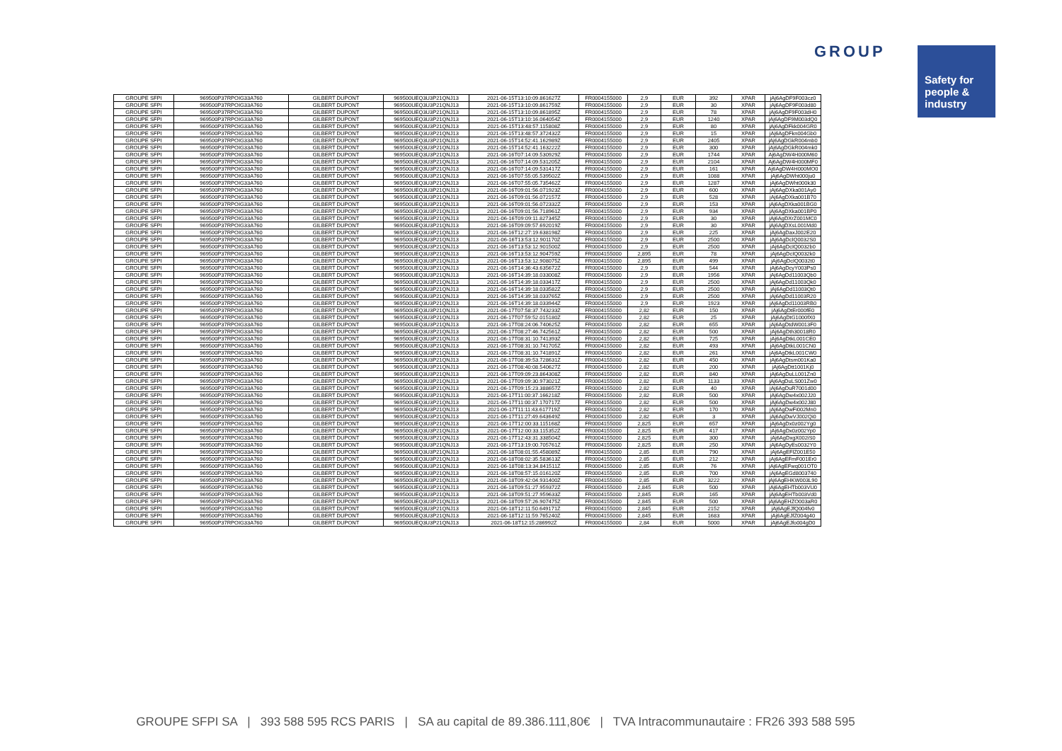GROUP
Safety for people & industry
| GROUPE SFPI | 969500P37RPOIG33A760 | GILBERT DUPONT | 969500UEQ3U3P21QNJ13 | 2021-06-15T13:10:09.861627Z | FR0004155000 | 2,9 | EUR | 392 | XPAR | jAj6AgDF9F003cz0 | |
| GROUPE SFPI | 969500P37RPOIG33A760 | GILBERT DUPONT | 969500UEQ3U3P21QNJ13 | 2021-06-15T13:10:09.861759Z | FR0004155000 | 2,9 | EUR | 30 | XPAR | jAj6AgDF9F003d80 | |
| GROUPE SFPI | 969500P37RPOIG33A760 | GILBERT DUPONT | 969500UEQ3U3P21QNJ13 | 2021-06-15T13:10:09.861895Z | FR0004155000 | 2,9 | EUR | 78 | XPAR | jAj6AgDF9F003dH0 | |
| GROUPE SFPI | 969500P37RPOIG33A760 | GILBERT DUPONT | 969500UEQ3U3P21QNJ13 | 2021-06-15T13:10:16.064054Z | FR0004155000 | 2,9 | EUR | 1240 | XPAR | jAj6AgDF9M003dQ0 | |
| GROUPE SFPI | 969500P37RPOIG33A760 | GILBERT DUPONT | 969500UEQ3U3P21QNJ13 | 2021-06-15T13:48:57.115808Z | FR0004155000 | 2,9 | EUR | 80 | XPAR | jAj6AgDFkk004GR0 | |
| GROUPE SFPI | 969500P37RPOIG33A760 | GILBERT DUPONT | 969500UEQ3U3P21QNJ13 | 2021-06-15T13:48:57.372432Z | FR0004155000 | 2,9 | EUR | 15 | XPAR | jAj6AgDFkn004Gb0 | |
| GROUPE SFPI | 969500P37RPOIG33A760 | GILBERT DUPONT | 969500UEQ3U3P21QNJ13 | 2021-06-15T14:52:41.162989Z | FR0004155000 | 2,9 | EUR | 2405 | XPAR | jAj6AgDGkR004mb0 | |
| GROUPE SFPI | 969500P37RPOIG33A760 | GILBERT DUPONT | 969500UEQ3U3P21QNJ13 | 2021-06-15T14:52:41.163222Z | FR0004155000 | 2,9 | EUR | 300 | XPAR | jAj6AgDGkR004mk0 | |
| GROUPE SFPI | 969500P37RPOIG33A760 | GILBERT DUPONT | 969500UEQ3U3P21QNJ13 | 2021-06-16T07:14:09.530929Z | FR0004155000 | 2,9 | EUR | 1744 | XPAR | Aj6AgDW4H000M60 | |
| GROUPE SFPI | 969500P37RPOIG33A760 | GILBERT DUPONT | 969500UEQ3U3P21QNJ13 | 2021-06-16T07:14:09.531205Z | FR0004155000 | 2,9 | EUR | 2104 | XPAR | Aj6AgDW4H000MF0 | |
| GROUPE SFPI | 969500P37RPOIG33A760 | GILBERT DUPONT | 969500UEQ3U3P21QNJ13 | 2021-06-16T07:14:09.531417Z | FR0004155000 | 2,9 | EUR | 161 | XPAR | Aj6AgDW4H000MO0 | |
| GROUPE SFPI | 969500P37RPOIG33A760 | GILBERT DUPONT | 969500UEQ3U3P21QNJ13 | 2021-06-16T07:55:05.539502Z | FR0004155000 | 2,9 | EUR | 1088 | XPAR | jAj6AgDWht000ju0 | |
| GROUPE SFPI | 969500P37RPOIG33A760 | GILBERT DUPONT | 969500UEQ3U3P21QNJ13 | 2021-06-16T07:55:05.735462Z | FR0004155000 | 2,9 | EUR | 1287 | XPAR | jAj6AgDWht000k30 | |
| GROUPE SFPI | 969500P37RPOIG33A760 | GILBERT DUPONT | 969500UEQ3U3P21QNJ13 | 2021-06-16T09:01:56.071923Z | FR0004155000 | 2,9 | EUR | 600 | XPAR | jAj6AgDXka001Ay0 | |
| GROUPE SFPI | 969500P37RPOIG33A760 | GILBERT DUPONT | 969500UEQ3U3P21QNJ13 | 2021-06-16T09:01:56.072157Z | FR0004155000 | 2,9 | EUR | 528 | XPAR | jAj6AgDXka001B70 | |
| GROUPE SFPI | 969500P37RPOIG33A760 | GILBERT DUPONT | 969500UEQ3U3P21QNJ13 | 2021-06-16T09:01:56.072332Z | FR0004155000 | 2,9 | EUR | 153 | XPAR | jAj6AgDXka001BG0 | |
| GROUPE SFPI | 969500P37RPOIG33A760 | GILBERT DUPONT | 969500UEQ3U3P21QNJ13 | 2021-06-16T09:01:56.718961Z | FR0004155000 | 2,9 | EUR | 934 | XPAR | jAj6AgDXka001BP0 | |
| GROUPE SFPI | 969500P37RPOIG33A760 | GILBERT DUPONT | 969500UEQ3U3P21QNJ13 | 2021-06-16T09:09:11.827345Z | FR0004155000 | 2,9 | EUR | 30 | XPAR | jAj6AgDXrZ001MC0 | |
| GROUPE SFPI | 969500P37RPOIG33A760 | GILBERT DUPONT | 969500UEQ3U3P21QNJ13 | 2021-06-16T09:09:57.692019Z | FR0004155000 | 2,9 | EUR | 30 | XPAR | jAj6AgDXsL001Md0 | |
| GROUPE SFPI | 969500P37RPOIG33A760 | GILBERT DUPONT | 969500UEQ3U3P21QNJ13 | 2021-06-16T12:27:19.638198Z | FR0004155000 | 2,9 | EUR | 225 | XPAR | jAj6AgDaxJ002E20 | |
| GROUPE SFPI | 969500P37RPOIG33A760 | GILBERT DUPONT | 969500UEQ3U3P21QNJ13 | 2021-06-16T13:53:12.901170Z | FR0004155000 | 2,9 | EUR | 2500 | XPAR | jAj6AgDcIQ0032S0 | |
| GROUPE SFPI | 969500P37RPOIG33A760 | GILBERT DUPONT | 969500UEQ3U3P21QNJ13 | 2021-06-16T13:53:12.901500Z | FR0004155000 | 2,9 | EUR | 2500 | XPAR | jAj6AgDcIQ0032b0 | |
| GROUPE SFPI | 969500P37RPOIG33A760 | GILBERT DUPONT | 969500UEQ3U3P21QNJ13 | 2021-06-16T13:53:12.904759Z | FR0004155000 | 2,895 | EUR | 78 | XPAR | jAj6AgDcIQ0032k0 | |
| GROUPE SFPI | 969500P37RPOIG33A760 | GILBERT DUPONT | 969500UEQ3U3P21QNJ13 | 2021-06-16T13:53:12.908075Z | FR0004155000 | 2,895 | EUR | 499 | XPAR | jAj6AgDcIQ0032t0 | |
| GROUPE SFPI | 969500P37RPOIG33A760 | GILBERT DUPONT | 969500UEQ3U3P21QNJ13 | 2021-06-16T14:36:43.635672Z | FR0004155000 | 2,9 | EUR | 544 | XPAR | jAj6AgDcyY003Ps0 | |
| GROUPE SFPI | 969500P37RPOIG33A760 | GILBERT DUPONT | 969500UEQ3U3P21QNJ13 | 2021-06-16T14:39:18.033008Z | FR0004155000 | 2,9 | EUR | 1956 | XPAR | jAj6AgDd11003Qb0 | |
| GROUPE SFPI | 969500P37RPOIG33A760 | GILBERT DUPONT | 969500UEQ3U3P21QNJ13 | 2021-06-16T14:39:18.033417Z | FR0004155000 | 2,9 | EUR | 2500 | XPAR | jAj6AgDd11003Qk0 | |
| GROUPE SFPI | 969500P37RPOIG33A760 | GILBERT DUPONT | 969500UEQ3U3P21QNJ13 | 2021-06-16T14:39:18.033582Z | FR0004155000 | 2,9 | EUR | 2500 | XPAR | jAj6AgDd11003Qt0 | |
| GROUPE SFPI | 969500P37RPOIG33A760 | GILBERT DUPONT | 969500UEQ3U3P21QNJ13 | 2021-06-16T14:39:18.033765Z | FR0004155000 | 2,9 | EUR | 2500 | XPAR | jAj6AgDd11003R20 | |
| GROUPE SFPI | 969500P37RPOIG33A760 | GILBERT DUPONT | 969500UEQ3U3P21QNJ13 | 2021-06-16T14:39:18.033944Z | FR0004155000 | 2,9 | EUR | 1923 | XPAR | jAj6AgDd11003RB0 | |
| GROUPE SFPI | 969500P37RPOIG33A760 | GILBERT DUPONT | 969500UEQ3U3P21QNJ13 | 2021-06-17T07:58:37.743233Z | FR0004155000 | 2,82 | EUR | 150 | XPAR | jAj6AgDtEr000fE0 | |
| GROUPE SFPI | 969500P37RPOIG33A760 | GILBERT DUPONT | 969500UEQ3U3P21QNJ13 | 2021-06-17T07:59:52.015180Z | FR0004155000 | 2,82 | EUR | 25 | XPAR | jAj6AgDtG1000fX0 | |
| GROUPE SFPI | 969500P37RPOIG33A760 | GILBERT DUPONT | 969500UEQ3U3P21QNJ13 | 2021-06-17T08:24:06.740625Z | FR0004155000 | 2,82 | EUR | 655 | XPAR | jAj6AgDtdW0013F0 | |
| GROUPE SFPI | 969500P37RPOIG33A760 | GILBERT DUPONT | 969500UEQ3U3P21QNJ13 | 2021-06-17T08:27:46.742561Z | FR0004155000 | 2,82 | EUR | 500 | XPAR | jAj6AgDth30018R0 | |
| GROUPE SFPI | 969500P37RPOIG33A760 | GILBERT DUPONT | 969500UEQ3U3P21QNJ13 | 2021-06-17T08:31:10.741393Z | FR0004155000 | 2,82 | EUR | 725 | XPAR | jAj6AgDtkL001CE0 | |
| GROUPE SFPI | 969500P37RPOIG33A760 | GILBERT DUPONT | 969500UEQ3U3P21QNJ13 | 2021-06-17T08:31:10.741705Z | FR0004155000 | 2,82 | EUR | 493 | XPAR | jAj6AgDtkL001CN0 | |
| GROUPE SFPI | 969500P37RPOIG33A760 | GILBERT DUPONT | 969500UEQ3U3P21QNJ13 | 2021-06-17T08:31:10.741891Z | FR0004155000 | 2,82 | EUR | 261 | XPAR | jAj6AgDtkL001CW0 | |
| GROUPE SFPI | 969500P37RPOIG33A760 | GILBERT DUPONT | 969500UEQ3U3P21QNJ13 | 2021-06-17T08:39:53.728631Z | FR0004155000 | 2,82 | EUR | 450 | XPAR | jAj6AgDtsm001Ka0 | |
| GROUPE SFPI | 969500P37RPOIG33A760 | GILBERT DUPONT | 969500UEQ3U3P21QNJ13 | 2021-06-17T08:40:08.540627Z | FR0004155000 | 2,82 | EUR | 200 | XPAR | jAj6AgDtt1001Kj0 | |
| GROUPE SFPI | 969500P37RPOIG33A760 | GILBERT DUPONT | 969500UEQ3U3P21QNJ13 | 2021-06-17T09:09:23.864308Z | FR0004155000 | 2,82 | EUR | 840 | XPAR | jAj6AgDuLL001Zn0 | |
| GROUPE SFPI | 969500P37RPOIG33A760 | GILBERT DUPONT | 969500UEQ3U3P21QNJ13 | 2021-06-17T09:09:30.973021Z | FR0004155000 | 2,82 | EUR | 1133 | XPAR | jAj6AgDuLS001Zw0 | |
| GROUPE SFPI | 969500P37RPOIG33A760 | GILBERT DUPONT | 969500UEQ3U3P21QNJ13 | 2021-06-17T09:15:23.388657Z | FR0004155000 | 2,82 | EUR | 40 | XPAR | jAj6AgDuR7001d00 | |
| GROUPE SFPI | 969500P37RPOIG33A760 | GILBERT DUPONT | 969500UEQ3U3P21QNJ13 | 2021-06-17T11:00:37.166218Z | FR0004155000 | 2,82 | EUR | 500 | XPAR | jAj6AgDw4x002J20 | |
| GROUPE SFPI | 969500P37RPOIG33A760 | GILBERT DUPONT | 969500UEQ3U3P21QNJ13 | 2021-06-17T11:00:37.170717Z | FR0004155000 | 2,82 | EUR | 500 | XPAR | jAj6AgDw4x002J80 | |
| GROUPE SFPI | 969500P37RPOIG33A760 | GILBERT DUPONT | 969500UEQ3U3P21QNJ13 | 2021-06-17T11:11:43.617719Z | FR0004155000 | 2,82 | EUR | 170 | XPAR | jAj6AgDwFi002Mn0 | |
| GROUPE SFPI | 969500P37RPOIG33A760 | GILBERT DUPONT | 969500UEQ3U3P21QNJ13 | 2021-06-17T11:27:49.643649Z | FR0004155000 | 2,82 | EUR | 3 | XPAR | jAj6AgDwVJ002Qi0 | |
| GROUPE SFPI | 969500P37RPOIG33A760 | GILBERT DUPONT | 969500UEQ3U3P21QNJ13 | 2021-06-17T12:00:33.115168Z | FR0004155000 | 2,825 | EUR | 657 | XPAR | jAj6AgDx0z002Yg0 | |
| GROUPE SFPI | 969500P37RPOIG33A760 | GILBERT DUPONT | 969500UEQ3U3P21QNJ13 | 2021-06-17T12:00:33.115352Z | FR0004155000 | 2,825 | EUR | 417 | XPAR | jAj6AgDx0z002Yp0 | |
| GROUPE SFPI | 969500P37RPOIG33A760 | GILBERT DUPONT | 969500UEQ3U3P21QNJ13 | 2021-06-17T12:43:31.338504Z | FR0004155000 | 2,825 | EUR | 300 | XPAR | jAj6AgDxgX002iS0 | |
| GROUPE SFPI | 969500P37RPOIG33A760 | GILBERT DUPONT | 969500UEQ3U3P21QNJ13 | 2021-06-17T13:19:00.705761Z | FR0004155000 | 2,825 | EUR | 250 | XPAR | jAj6AgDyEs0032Y0 | |
| GROUPE SFPI | 969500P37RPOIG33A760 | GILBERT DUPONT | 969500UEQ3U3P21QNJ13 | 2021-06-18T08:01:55.458089Z | FR0004155000 | 2,85 | EUR | 790 | XPAR | jAj6AgEFlZ001E50 | |
| GROUPE SFPI | 969500P37RPOIG33A760 | GILBERT DUPONT | 969500UEQ3U3P21QNJ13 | 2021-06-18T08:02:35.583613Z | FR0004155000 | 2,85 | EUR | 212 | XPAR | jAj6AgEFmF001Er0 | |
| GROUPE SFPI | 969500P37RPOIG33A760 | GILBERT DUPONT | 969500UEQ3U3P21QNJ13 | 2021-06-18T08:13:34.841511Z | FR0004155000 | 2,85 | EUR | 76 | XPAR | jAj6AgEFwq001OT0 | |
| GROUPE SFPI | 969500P37RPOIG33A760 | GILBERT DUPONT | 969500UEQ3U3P21QNJ13 | 2021-06-18T08:57:15.016120Z | FR0004155000 | 2,85 | EUR | 700 | XPAR | jAj6AgEGd8003740 | |
| GROUPE SFPI | 969500P37RPOIG33A760 | GILBERT DUPONT | 969500UEQ3U3P21QNJ13 | 2021-06-18T09:42:04.931400Z | FR0004155000 | 2,85 | EUR | 3222 | XPAR | jAj6AgEHKW003L90 | |
| GROUPE SFPI | 969500P37RPOIG33A760 | GILBERT DUPONT | 969500UEQ3U3P21QNJ13 | 2021-06-18T09:51:27.959372Z | FR0004155000 | 2,845 | EUR | 500 | XPAR | jAj6AgEHTb003VU0 | |
| GROUPE SFPI | 969500P37RPOIG33A760 | GILBERT DUPONT | 969500UEQ3U3P21QNJ13 | 2021-06-18T09:51:27.959633Z | FR0004155000 | 2,845 | EUR | 165 | XPAR | jAj6AgEHTb003Vd0 | |
| GROUPE SFPI | 969500P37RPOIG33A760 | GILBERT DUPONT | 969500UEQ3U3P21QNJ13 | 2021-06-18T09:57:26.907475Z | FR0004155000 | 2,845 | EUR | 500 | XPAR | jAj6AgEHZO003aR0 | |
| GROUPE SFPI | 969500P37RPOIG33A760 | GILBERT DUPONT | 969500UEQ3U3P21QNJ13 | 2021-06-18T12:11:50.649171Z | FR0004155000 | 2,845 | EUR | 2152 | XPAR | jAj6AgEJfQ004fv0 | |
| GROUPE SFPI | 969500P37RPOIG33A760 | GILBERT DUPONT | 969500UEQ3U3P21QNJ13 | 2021-06-18T12:11:59.765240Z | FR0004155000 | 2,845 | EUR | 1683 | XPAR | jAj6AgEJfZ004g40 | |
| GROUPE SFPI | 969500P37RPOIG33A760 | GILBERT DUPONT | 969500UEQ3U3P21QNJ13 | 2021-06-18T12:15:286992Z | FR0004155000 | 2,84 | EUR | 5000 | XPAR | jAj6AgEJfo004gD0 | |
GROUPE SFPI SA | 393 588 595 RCS PARIS | SA au capital de 89.386.111,80€ | TVA Intracommunautaire : FR26 393 588 595